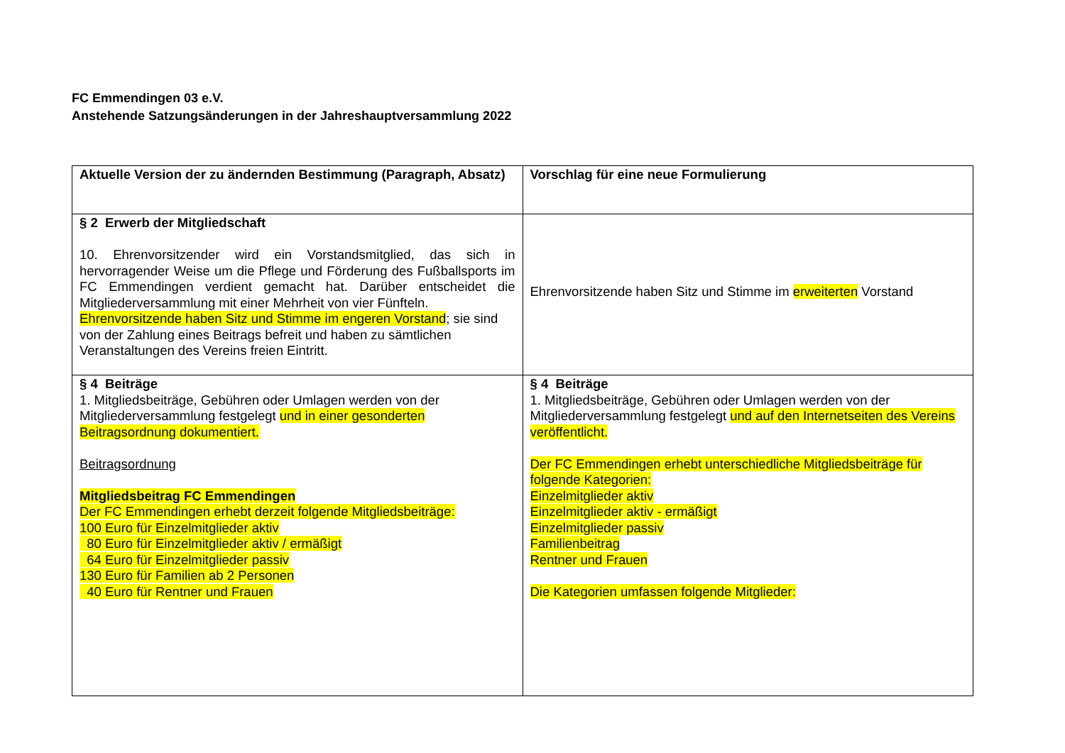FC Emmendingen 03 e.V.
Anstehende Satzungsänderungen in der Jahreshauptversammlung 2022
| Aktuelle Version der zu ändernden Bestimmung (Paragraph, Absatz) | Vorschlag für eine neue Formulierung |
| § 2 Erwerb der Mitgliedschaft 10. Ehrenvorsitzender wird ein Vorstandsmitglied, das sich in hervorragender Weise um die Pflege und Förderung des Fußballsports im FC Emmendingen verdient gemacht hat. Darüber entscheidet die Mitgliederversammlung mit einer Mehrheit von vier Fünfteln. Ehrenvorsitzende haben Sitz und Stimme im engeren Vorstand ; sie sind von der Zahlung eines Beitrags befreit und haben zu sämtlichen Veranstaltungen des Vereins freien Eintritt. | Ehrenvorsitzende haben Sitz und Stimme im erweiterten Vorstand |
| § 4 Beiträge 1. Mitgliedsbeiträge, Gebühren oder Umlagen werden von der Mitgliederversammlung festgelegt und in einer gesonderten Beitragsordnung dokumentiert. Beitragsordnung Mitgliedsbeitrag FC Emmendingen Der FC Emmendingen erhebt derzeit folgende Mitgliedsbeiträge: 100 Euro für Einzelmitglieder aktiv 80 Euro für Einzelmitglieder aktiv / ermäßigt 64 Euro für Einzelmitglieder passiv 130 Euro für Familien ab 2 Personen 40 Euro für Rentner und Frauen | § 4 Beiträge 1. Mitgliedsbeiträge, Gebühren oder Umlagen werden von der Mitgliederversammlung festgelegt und auf den Internetseiten des Vereins veröffentlicht. Der FC Emmendingen erhebt unterschiedliche Mitgliedsbeiträge für folgende Kategorien: Einzelmitglieder aktiv Einzelmitglieder aktiv - ermäßigt Einzelmitglieder passiv Familienbeitrag Rentner und Frauen Die Kategorien umfassen folgende Mitglieder: |